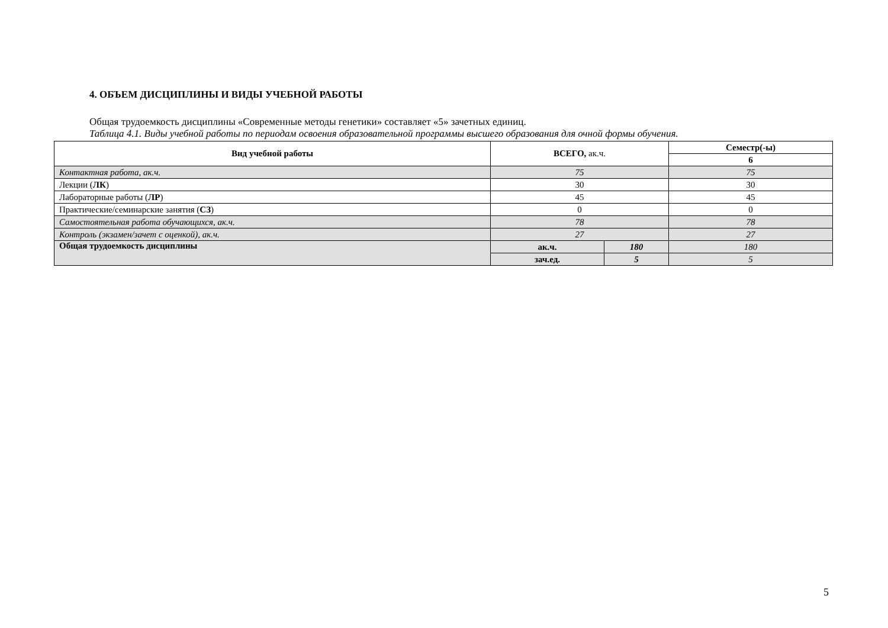4. ОБЪЕМ ДИСЦИПЛИНЫ И ВИДЫ УЧЕБНОЙ РАБОТЫ
Общая трудоемкость дисциплины «Современные методы генетики» составляет «5» зачетных единиц.
Таблица 4.1. Виды учебной работы по периодам освоения образовательной программы высшего образования для очной формы обучения.
| Вид учебной работы | ВСЕГО, ак.ч. | | Семестр(-ы) |
| --- | --- | --- | --- |
| | | | 6 |
| Контактная работа, ак.ч. | 75 | | 75 |
| Лекции ( ЛК ) | 30 | | 30 |
| Лабораторные работы ( ЛР ) | 45 | | 45 |
| Практические/семинарские занятия ( СЗ ) | 0 | | 0 |
| Самостоятельная работа обучающихся, ак.ч. | 78 | | 78 |
| Контроль (экзамен/зачет с оценкой), ак.ч. | 27 | | 27 |
| Общая трудоемкость дисциплины | ак.ч. | 180 | 180 |
| | зач.ед. | 5 | 5 |
5